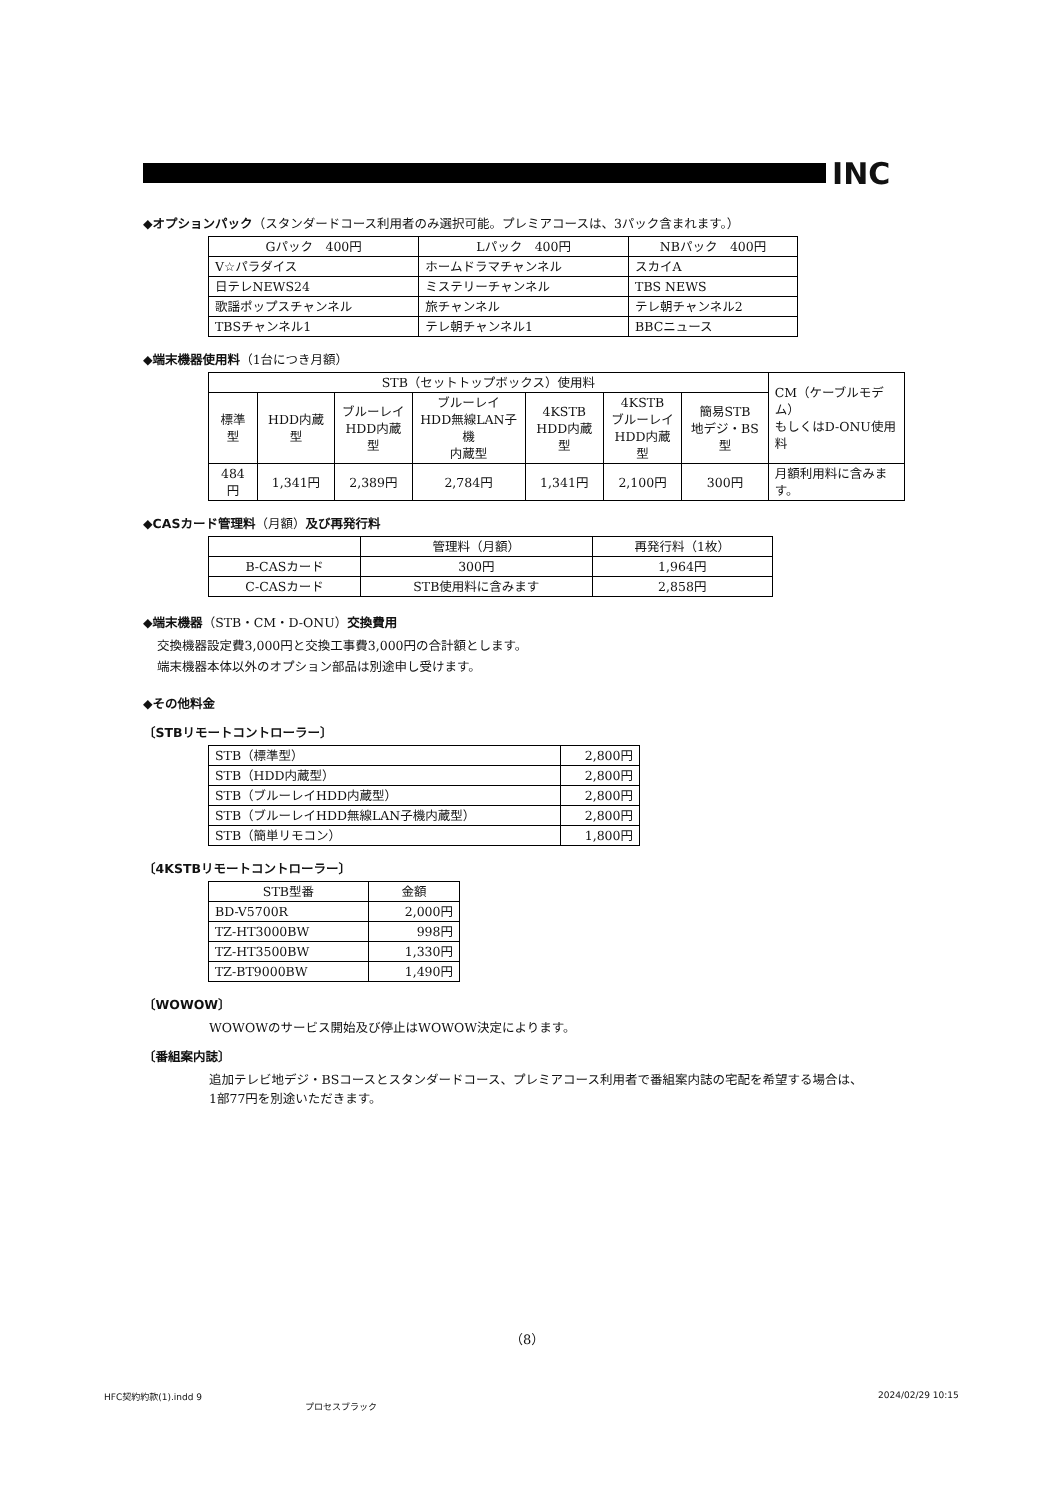INC
◆オプションパック（スタンダードコース利用者のみ選択可能。プレミアコースは、3パック含まれます。）
| Gパック 400円 | Lパック 400円 | NBパック 400円 |
| --- | --- | --- |
| V☆パラダイス | ホームドラマチャンネル | スカイA |
| 日テレNEWS24 | ミステリーチャンネル | TBS NEWS |
| 歌謡ポップスチャンネル | 旅チャンネル | テレ朝チャンネル2 |
| TBSチャンネル1 | テレ朝チャンネル1 | BBCニュース |
◆端末機器使用料（1台につき月額）
| STB（セットトップボックス）使用料 | | | | | | | CM（ケーブルモデム） もしくはD-ONU使用料 |
| --- | --- | --- | --- | --- | --- | --- | --- |
| 標準型 | HDD内蔵型 | ブルーレイ HDD内蔵型 | ブルーレイ HDD無線LAN子機 内蔵型 | 4KSTB HDD内蔵型 | 4KSTB ブルーレイ HDD内蔵型 | 簡易STB 地デジ・BS型 | |
| 484円 | 1,341円 | 2,389円 | 2,784円 | 1,341円 | 2,100円 | 300円 | 月額利用料に含みます。 |
◆CASカード管理料（月額）及び再発行料
| | 管理料（月額） | 再発行料（1枚） |
| --- | --- | --- |
| B-CASカード | 300円 | 1,964円 |
| C-CASカード | STB使用料に含みます | 2,858円 |
◆端末機器（STB・CM・D-ONU）交換費用
交換機器設定費3,000円と交換工事費3,000円の合計額とします。
端末機器本体以外のオプション部品は別途申し受けます。
◆その他料金
〔STBリモートコントローラー〕
| STB（標準型） | 2,800円 |
| STB（HDD内蔵型） | 2,800円 |
| STB（ブルーレイHDD内蔵型） | 2,800円 |
| STB（ブルーレイHDD無線LAN子機内蔵型） | 2,800円 |
| STB（簡単リモコン） | 1,800円 |
〔4KSTBリモートコントローラー〕
| STB型番 | 金額 |
| --- | --- |
| BD-V5700R | 2,000円 |
| TZ-HT3000BW | 998円 |
| TZ-HT3500BW | 1,330円 |
| TZ-BT9000BW | 1,490円 |
〔WOWOW〕
WOWOWのサービス開始及び停止はWOWOW決定によります。
〔番組案内誌〕
追加テレビ地デジ・BSコースとスタンダードコース、プレミアコース利用者で番組案内誌の宅配を希望する場合は、
1部77円を別途いただきます。
（8）
HFC契約約款(1).indd 9
プロセスブラック
2024/02/29 10:15